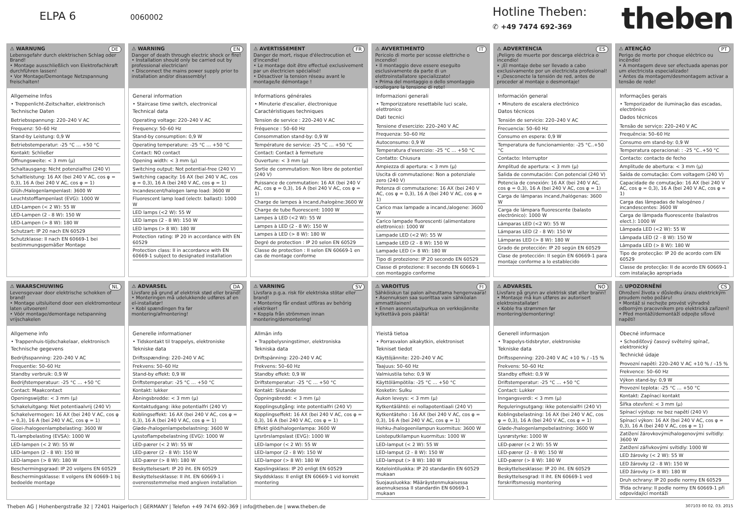ELPA 6
0060002
Hotline Theben:
✆ +49 7474 692-369
theben
⚠ WARNUNG DE
Lebensgefahr durch elektrischen Schlag oder Brand!
• Montage ausschließlich von Elektrofachkraft durchführen lassen!
• Vor Montage/Demontage Netzspannung freischalten!
Allgemeine Infos
• Treppenlicht-Zeitschalter, elektronisch
Technische Daten
Betriebsspannung: 220–240 V AC
Frequenz: 50–60 Hz
Stand-by Leistung: 0,9 W
Betriebstemperatur: -25 °C … +50 °C
Kontakt: Schließer
Öffnungsweite: < 3 mm (µ)
Schaltausgang: Nicht potenzialfrei (240 V)
Schaltleistung: 16 AX (bei 240 V AC, cos φ = 0,3), 16 A (bei 240 V AC, cos φ = 1)
Glüh-/Halogenlampenlast: 3600 W
Leuchtstofflampenlast (EVG): 1000 W
LED-Lampen (< 2 W): 55 W
LED-Lampen (2 - 8 W): 150 W
LED-Lampen (> 8 W): 180 W
Schutzart: IP 20 nach EN 60529
Schutzklasse: II nach EN 60669-1 bei bestimmungsgemäßer Montage
⚠ WARNING EN
Danger of death through electric shock or fire!
• Installation should only be carried out by professional electrician!
• Disconnect the mains power supply prior to installation and/or disassembly!
General information
• Staircase time switch, electronical
Technical data
Operating voltage: 220–240 V AC
Frequency: 50–60 Hz
Stand-by consumption: 0,9 W
Operating temperature: -25 °C … +50 °C
Contact: NO contact
Opening width: < 3 mm (µ)
Switching output: Not potential-free (240 V)
Switching capacity: 16 AX (bei 240 V AC, cos φ = 0,3), 16 A (bei 240 V AC, cos φ = 1)
Incandescent/halogen lamp load: 3600 W
Fluorescent lamp load (electr. ballast): 1000 W
LED lamps (<2 W): 55 W
LED lamps (2 - 8 W): 150 W
LED lamps (> 8 W): 180 W
Protection rating: IP 20 in accordance with EN 60529
Protection class: II in accordance with EN 60669-1 subject to designated installation
⚠ AVERTISSEMENT FR
Danger de mort, risque d'électrocution et d'incendie!
• Le montage doit être effectué exclusivement par un électricien spécialisé!
• Désactiver la tension réseau avant le montage/le démontage !
Informations générales
• Minuterie d'escalier, électronique
Caractéristiques techniques
Tension de service : 220–240 V AC
Fréquence : 50–60 Hz
Consommation stand-by: 0,9 W
Température de service: -25 °C … +50 °C
Contact: Contact à fermeture
Ouverture: < 3 mm (µ)
Sortie de commutation: Non libre de potentiel (240 V)
Puissance de commutation: 16 AX (bei 240 V AC, cos φ = 0,3), 16 A (bei 240 V AC, cos φ = 1)
Charge de lampes à incand./halogène:3600 W
Charge de tube fluorescent: 1000 W
Lampes à LED (<2 W): 55 W
Lampes à LED (2 - 8 W): 150 W
Lampes à LED (> 8 W): 180 W
Degré de protection : IP 20 selon EN 60529
Classe de protection : II selon EN 60669-1 en cas de montage conforme
⚠ AVVERTIMENTO IT
Pericolo di morte per scosse elettriche o incendio!
• Il montaggio deve essere eseguito esclusivamente da parte di un elettroinstallatore specializzato!
• Prima del montaggio o dello smontaggio scollegare la tensione di rete!
Informazioni generali
• Temporizzatore resettabile luci scale, elettronico
Dati tecnici
Tensione d'esercizio: 220–240 V AC
Frequenza: 50–60 Hz
Autoconsumo: 0,9 W
Temperatura d'esercizio: -25 °C … +50 °C
Contatto: Chiusura
Ampiezza di apertura: < 3 mm (µ)
Uscita di commutazione: Non a potenziale zero (240 V)
Potenza di commutazione: 16 AX (bei 240 V AC, cos φ = 0,3), 16 A (bei 240 V AC, cos φ = 1)
Carico max lampade a incand./alogene: 3600 W
Carico lampade fluorescenti (alimentatore elettronico): 1000 W
Lampade LED (<2 W): 55 W
Lampade LED (2 - 8 W): 150 W
Lampade LED (> 8 W): 180 W
Tipo di protezione: IP 20 secondo EN 60529
Classe di protezione: II secondo EN 60669-1 con montaggio conforme
⚠ ADVERTENCIA ES
¡Peligro de muerte por descarga eléctrica o incendio!
• ¡El montaje debe ser llevado a cabo exclusivamente por un electricista profesional!
• ¡Desconecte la tensión de red, antes de proceder al montaje o desmontaje!
Información general
• Minutero de escalera electrónico
Datos técnicos
Tensión de servicio: 220–240 V AC
Frecuencia: 50–60 Hz
Consumo en espera: 0,9 W
Temperatura de funcionamiento: -25 °C..+50 °C
Contacto: Interruptor
Amplitud de apertura: < 3 mm (µ)
Salida de conmutación: Con potencial (240 V)
Potencia de conexión: 16 AX (bei 240 V AC, cos φ = 0,3), 16 A (bei 240 V AC, cos φ = 1)
Carga de lámparas incand./halógenas: 3600 W
Carga de lámpara fluorescente (balasto electrónico): 1000 W
Lámparas LED (<2 W): 55 W
Lámparas LED (2 - 8 W): 150 W
Lámparas LED (> 8 W): 180 W
Grado de protección: IP 20 según EN 60529
Clase de protección: II según EN 60669-1 para montaje conforme a lo establecido
⚠ ATENÇÃO PT
Perigo de morte por choque eléctrico ou incêndio!
• A montagem deve ser efectuada apenas por um electricista especializado!
• Antes da montagem/desmontagem activar a tensão de rede!
Informações gerais
• Temporizador de iluminação das escadas, electrónico
Dados técnicos
Tensão de serviço: 220–240 V AC
Frequência: 50–60 Hz
Consumo em stand-by: 0,9 W
Temperatura operacional: : -25 °C..+50 °C
Contacto: contacto de fecho
Amplitude de abertura: < 3 mm (µ)
Saída de comutação: Com voltagem (240 V)
Capacidade de comutação: 16 AX (bei 240 V AC, cos φ = 0,3), 16 A (bei 240 V AC, cos φ = 1)
Carga das lâmpadas de halogéneo / incandescentes: 3600 W
Carga de lâmpada fluorescente (balastros elect.): 1000 W
Lâmpada LED (<2 W): 55 W
Lâmpada LED (2 - 8 W): 150 W
Lâmpada LED (> 8 W): 180 W
Tipo de protecção: IP 20 de acordo com EN 60529
Classe de protecção: II de acordo EN 60669-1 com instalação apropriada
⚠ WAARSCHUWING NL
Levensgevaar door elektrische schokken of brand!
• Montage uitsluitend door een elektromonteur laten uitvoeren!
• Vóór montage/demontage netspanning vrijschakelen
Allgemene info
• Trappenhuis-tijdschakelaar, elektronisch
Technische gegevens
Bedrijfsspanning: 220–240 V AC
Frequentie: 50–60 Hz
Standby verbruik: 0,9 W
Bedrijfstemperatuur: -25 °C … +50 °C
Contact: Maakcontact
Openingswijdte: < 3 mm (µ)
Schakeluitgang: Niet potentiaalvrij (240 V)
Schakelvermogen: 16 AX (bei 240 V AC, cos φ = 0,3), 16 A (bei 240 V AC, cos φ = 1)
Gloei-/halogeenlampbelasting: 3600 W
TL-lampbelasting (EVSA): 1000 W
LED-lampen (< 2 W): 55 W
LED-lampen (2 - 8 W): 150 W
LED-lampen (> 8 W): 180 W
Beschermingsgraad: IP 20 volgens EN 60529
Beschermingsklasse: II volgens EN 60669-1 bij bedoelde montage
⚠ ADVARSEL DA
Livsfare på grund af elektrisk stød eller brand!
• Monteringen må udelukkende udføres af en el-installatør!
• Kobl spændingen fra før montering/afmontering!
Generelle informationer
• Tidskontakt til trappelys, elektroniske
Tekniske data
Driftsspænding: 220–240 V AC
Frekvens: 50–60 Hz
Stand-by effekt: 0,9 W
Driftstemperatur: -25 °C … +50 °C
Kontakt: lukker
Åbningsbredde: < 3 mm (µ)
Kontaktudgang: ikke potentialfri (240 V)
Koblingseffekt: 16 AX (bei 240 V AC, cos φ = 0,3), 16 A (bei 240 V AC, cos φ = 1)
Gløde-/halogenlampebelastning: 3600 W
Lysstoflampebelastning (EVG): 1000 W
LED-pærer (< 2 W): 55 W
LED-pærer (2 - 8 W): 150 W
LED-pærer (> 8 W): 180 W
Beskyttelsesart: IP 20 iht. EN 60529
Beskyttelsesklasse: II iht. EN 60669-1 i overensstemmelse med angiven installation
⚠ VARNING SV
Livsfara p.g.a. risk för elektriska stötar eller brand!
• Montering får endast utföras av behörig elektriker!
• Koppla från strömmen innan montering/demontering!
Allmän info
• Trappbelysningstimer, elektroniska
Tekniska data
Driftspänning: 220–240 V AC
Frekvens: 50–60 Hz
Standby effekt: 0,9 W
Driftstemperatur: -25 °C … +50 °C
Kontakt: Slutande
Öppningsbredd: < 3 mm (µ)
Kopplingsutgång: inte potentialfri (240 V)
Kopplingseffekt: 16 AX (bei 240 V AC, cos φ = 0,3), 16 A (bei 240 V AC, cos φ = 1)
Effekt glöd/halogenlampa: 3600 W
Lysrörslampslast (EVG): 1000 W
LED-lampor (< 2 W): 55 W
LED-lampor (2 - 8 W): 150 W
LED-lampor (> 8 W): 180 W
Kapslingsklass: IP 20 enligt EN 60529
Skyddsklass: II enligt EN 60669-1 vid korrekt montering
⚠ VAROITUS FI
Sähköiskun tai palon aiheuttama hengenvaara!
• Asennuksen saa suorittaa vain sähköalan ammattilainen!
• Ennen asennusta/purkua on verkkojännite kytkettävä pois päältä!
Yleistä tietoa
• Porrasvalon aikakytkin, elektroniset
Tekniset tiedot
Käyttöjännite: 220–240 V AC
Taajuus: 50–60 Hz
Valmiustila teho: 0,9 W
Käyttölämpötila: -25 °C … +50 °C
Kosketin: Sulku
Aukon leveys: < 3 mm (µ)
Kytkentälähtö: ei nollapotentiaali (240 V)
Kytkentäteho : 16 AX (bei 240 V AC, cos φ = 0,3), 16 A (bei 240 V AC, cos φ = 1)
Hehku-/halogeenilampun kuormitus: 3600 W
Loisteputkilampun kuormitus: 1000 W
LED-lamput (< 2 W): 55 W
LED-lamput (2 - 8 W): 150 W
LED-lamput (> 8 W): 180 W
Kotelointiluokka: IP 20 standardin EN 60529 mukaan
Suojausluokka: Määräystenmukaisessa asennuksessa II standardin EN 60669-1 mukaan
⚠ ADVARSEL NO
Livsfare på grunn av elektrisk støt eller brann!
• Montasje må kun utføres av autorisert elektroinstallatør!
• Koble fra strømmen før montering/demontering!
Generell informasjon
• Trappelys-tidsbryter, elektroniske
Tekniske data
Driftsspenning: 220–240 V AC +10 % / –15 %
Frekvens: 50–60 Hz
Standby effekt: 0,9 W
Driftstemperatur: -25 °C … +50 °C
Contact: Lukker
Inngangsverdi: < 3 mm (µ)
Reguleringsutgang: ikke potensialfri (240 V)
Koblingsbelastning: 16 AX (bei 240 V AC, cos φ = 0,3), 16 A (bei 240 V AC, cos φ = 1)
Gløde-/halogenlampebelastning: 3600 W
Lysrørstyrke: 1000 W
LED-pærer (< 2 W): 55 W
LED-pærer (2 - 8 W): 150 W
LED-pærer (> 8 W): 180 W
Beskyttelsesklasse: IP 20 iht. EN 60529
Beskyttelsesgrad: II iht. EN 60669-1 ved forskriftsmessig montering
⚠ UPOZORNĚNÍ CS
Ohrožení života v důsledku úrazu elektrickým proudem nebo požáru!
• Montáž si nechejte provést výhradně odborným pracovníkem pro elektrická zařízení!
• Před montáží/demontáží odpojte síťové napětí!
Obecné informace
• Schodišťový časový světelný spínač, elektronický
Technické údaje
Provozní napětí: 220–240 V AC +10 % / –15 %
Frekvence: 50–60 Hz
Výkon stand-by: 0,9 W
Provozní teplota: -25 °C … +50 °C
Kontakt: Zapínací kontakt
Šířka otevření: < 3 mm (µ)
Spínací výstup: ne bez napětí (240 V)
Spínací výkon: 16 AX (bei 240 V AC, cos φ = 0,3), 16 A (bei 240 V AC, cos φ = 1)
Zatížení žárovkovými/halogenovými svítidly: 3600 W
Zatížení zářivkovými svítidly: 1000 W
LED žárovky (< 2 W): 55 W
LED žárovky (2 - 8 W): 150 W
LED žárovky (> 8 W): 180 W
Druh ochrany: IP 20 podle normy EN 60529
Třída ochrany: II podle normy EN 60669-1 při odpovídající montáži
Theben AG | Hohenbergstraße 32 | 72401 Haigerloch | GERMANY | Telefon +49 7474 692-369 | info@theben.de | www.theben.de 307103 00 02. 03. 2015